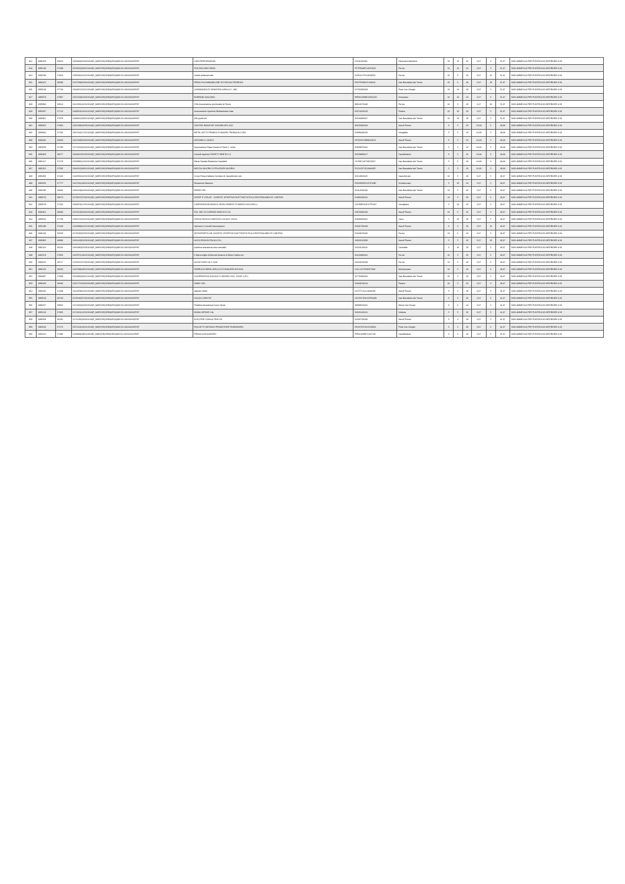| 822 | 1096253 | 68373 | 0266944/05/03/2024/R_MARCHE/GRM/SIP/A/380.50.130/2023/SIP/97 | CAM PERFORAZIONI | 01511320432 | Falconara Marittima | 10 | 10 | 20 | 6,67 | 5 | 51,67 | NON AMMESSA PER PUNTEGGIO INFERIORE A 60 |
| 823 | 1095140 | 67289 | 0078100/19/01/2024/R_MARCHE/GRM/SIP/A/380.50.130/2023/SIP/97 | POSTACCHINI FABIO | PSTFBA89T14D542N | Fermo | 10 | 10 | 20 | 6,67 | 5 | 51,67 | NON AMMESSA PER PUNTEGGIO INFERIORE A 60 |
| 824 | 1095536 | 67664 | 0185092/14/02/2024/R_MARCHE/GRM/SIP/A/380.50.130/2023/SIP/97 | Studio professionale | VLRGLC75L04G920C | Fermo | 10 | 5 | 20 | 6,67 | 10 | 51,67 | NON AMMESSA PER PUNTEGGIO INFERIORE A 60 |
| 825 | 1096421 | 68539 | 0270798/06/03/2024/R_MARCHE/GRM/SIP/A/380.50.130/2023/SIP/97 | PRIMA FILA IMMOBILIARE DI FORLINI FEDERICA | FRLFRC88S57A462A | San Benedetto del Tronto | 10 | 5 | 20 | 6,67 | 10 | 51,67 | NON AMMESSA PER PUNTEGGIO INFERIORE A 60 |
| 826 | 1095619 | 67743 | 0192807/16/02/2024/R_MARCHE/GRM/SIP/A/380.50.130/2023/SIP/97 | SARABANDA DI TARANTINI SARA & C. SNC | 01760400448 | Porto San Giorgio | 10 | 10 | 20 | 6,67 | 5 | 51,67 | NON AMMESSA PER PUNTEGGIO INFERIORE A 60 |
| 827 | 1095873 | 67997 | 0255169/02/03/2024/R_MARCHE/GRM/SIP/A/380.50.130/2023/SIP/97 | BORRONI GIACOMO | BRRGCM88E13D542N | Ortezzano | 10 | 10 | 20 | 6,67 | 5 | 51,67 | NON AMMESSA PER PUNTEGGIO INFERIORE A 60 |
| 828 | 1095904 | 68024 | 0222591/26/02/2024/R_MARCHE/GRM/SIP/A/380.50.130/2023/SIP/97 | CNA Associazione provinciale di Fermo | 90042670449 | Fermo | 10 | 5 | 20 | 6,67 | 10 | 51,67 | NON AMMESSA PER PUNTEGGIO INFERIORE A 60 |
| 829 | 1095587 | 67712 | 0193503/16/02/2024/R_MARCHE/GRM/SIP/A/380.50.130/2023/SIP/97 | Associazione Sportiva Dilettantistica Gaia | 02374320543 | Fiastra | 10 | 10 | 20 | 6,67 | 5 | 51,67 | NON AMMESSA PER PUNTEGGIO INFERIORE A 60 |
| 830 | 1095861 | 67979 | 0239315/29/02/2024/R_MARCHE/GRM/SIP/A/380.50.130/2023/SIP/97 | 180 gradi srls | 02529330447 | San Benedetto del Tronto | 10 | 10 | 20 | 6,67 | 5 | 51,67 | NON AMMESSA PER PUNTEGGIO INFERIORE A 60 |
| 831 | 1095852 | 67882 | 0261598/04/03/2024/R_MARCHE/GRM/SIP/A/380.50.130/2023/SIP/97 | CENTRO INIZIATIVE GIOVANI APS ASD | 92025940443 | Ascoli Piceno | 5 | 5 | 20 | 13,33 | 5 | 48,33 | NON AMMESSA PER PUNTEGGIO INFERIORE A 60 |
| 832 | 1095002 | 67156 | 0067444/17/01/2024/R_MARCHE/GRM/SIP/A/380.50.130/2023/SIP/97 | METAL ART DI FRANCO E MAURO TRANQUILLI SRL | 02089440420 | Senigallia | 5 | 5 | 20 | 13,33 | 5 | 48,33 | NON AMMESSA PER PUNTEGGIO INFERIORE A 60 |
| 833 | 1096332 | 68450 | 0267448/05/03/2024/R_MARCHE/GRM/SIP/A/380.50.130/2023/SIP/97 | ANTONELLI CARLO | NTNCRL50R30A462V | Ascoli Piceno | 5 | 5 | 20 | 13,33 | 5 | 48,33 | NON AMMESSA PER PUNTEGGIO INFERIORE A 60 |
| 834 | 1095659 | 67780 | 0271016/06/03/2024/R_MARCHE/GRM/SIP/A/380.50.130/2023/SIP/97 | Associazione Papa Giovanni Paolo 2° onlus | 91009970442 | San Benedetto del Tronto | 5 | 5 | 20 | 13,33 | 5 | 48,33 | NON AMMESSA PER PUNTEGGIO INFERIORE A 60 |
| 835 | 1096356 | 68477 | 0264837/05/03/2024/R_MARCHE/GRM/SIP/A/380.50.130/2023/SIP/97 | Società Agricola FIORETTI BRETA S.S | 02559890427 | Castelfidardo | 5 | 5 | 20 | 13,33 | 5 | 48,33 | NON AMMESSA PER PUNTEGGIO INFERIORE A 60 |
| 836 | 1095117 | 67270 | 0206996/21/02/2024/R_MARCHE/GRM/SIP/A/380.50.130/2023/SIP/97 | Maria Claudia Elisabetta Castelletti | CSTMCL91T46Z104Y | San Benedetto del Tronto | 5 | 5 | 20 | 13,33 | 5 | 48,33 | NON AMMESSA PER PUNTEGGIO INFERIORE A 60 |
| 837 | 1095451 | 67585 | 0164525/08/02/2024/R_MARCHE/GRM/SIP/A/380.50.130/2023/SIP/97 | BAR DA VALERIO DI POLIDORI VALERIO | PLDVLR71D23A345R | San Benedetto del Tronto | 5 | 5 | 20 | 13,33 | 5 | 48,33 | NON AMMESSA PER PUNTEGGIO INFERIORE A 60 |
| 838 | 1095305 | 67446 | 0140591/02/02/2024/R_MARCHE/GRM/SIP/A/380.50.130/2023/SIP/97 | Croce Rossa Italiana Comitato di Sassoferrato odv | 02614920425 | Sassoferrato | 10 | 5 | 20 | 6,67 | 5 | 46,67 | NON AMMESSA PER PUNTEGGIO INFERIORE A 60 |
| 839 | 1095656 | 67777 | 0247532/29/02/2024/R_MARCHE/GRM/SIP/A/380.50.130/2023/SIP/97 | Rivosecchi Maurizio | RVSMRZ65S07H769E | Grottammare | 5 | 10 | 20 | 6,67 | 5 | 46,67 | NON AMMESSA PER PUNTEGGIO INFERIORE A 60 |
| 840 | 1096285 | 68403 | 0260229/04/03/2024/R_MARCHE/GRM/SIP/A/380.50.130/2023/SIP/97 | DIENPI SRL | 02112630443 | San Benedetto del Tronto | 10 | 5 | 20 | 6,67 | 5 | 46,67 | NON AMMESSA PER PUNTEGGIO INFERIORE A 60 |
| 841 | 1096570 | 68673 | 0279537/07/03/2024/R_MARCHE/GRM/SIP/A/380.50.130/2023/SIP/97 | SPORT E VITA AP - SOCIETA' SPORTIVA DILETTANTISTICA A RESPONSABILITA' LIMITATA | 02495040442 | Ascoli Piceno | 10 | 5 | 20 | 6,67 | 5 | 46,67 | NON AMMESSA PER PUNTEGGIO INFERIORE A 60 |
| 842 | 1095079 | 67232 | 0068978/17/01/2024/R_MARCHE/GRM/SIP/A/380.50.130/2023/SIP/97 | CARPEDIEM BUSINESS DEVELOPMENT DI MARCO IACCHELLI | CCHMRC81D27F520J | Servigliano | 5 | 10 | 20 | 6,67 | 5 | 46,67 | NON AMMESSA PER PUNTEGGIO INFERIORE A 60 |
| 843 | 1096361 | 68483 | 0270123/06/03/2024/R_MARCHE/GRM/SIP/A/380.50.130/2023/SIP/97 | FAS SNC DI CORRADI MARCO E CO. | 01976060440 | Ascoli Piceno | 10 | 5 | 20 | 6,67 | 5 | 46,67 | NON AMMESSA PER PUNTEGGIO INFERIORE A 60 |
| 844 | 1095625 | 67749 | 0193170/16/02/2024/R_MARCHE/GRM/SIP/A/380.50.130/2023/SIP/97 | CROCE ROSSA COMITATO LOCALE VISSO | 01840840431 | Visso | 5 | 10 | 20 | 6,67 | 5 | 46,67 | NON AMMESSA PER PUNTEGGIO INFERIORE A 60 |
| 845 | 1095198 | 67248 | 0126899/31/01/2024/R_MARCHE/GRM/SIP/A/380.50.130/2023/SIP/97 | Spinozzi e Cruciolí Assicurazioni | 01630700449 | Ascoli Piceno | 5 | 5 | 20 | 6,67 | 10 | 46,67 | NON AMMESSA PER PUNTEGGIO INFERIORE A 60 |
| 846 | 1096133 | 68259 | 0274536/06/03/2024/R_MARCHE/GRM/SIP/A/380.50.130/2023/SIP/97 | ZETASPORTCLUB SOCIETA' SPORTIVA DILETTANTISTICA A RESPONSABILITA' LIMITATA | 02434610446 | Fermo | 10 | 5 | 20 | 6,67 | 5 | 46,67 | NON AMMESSA PER PUNTEGGIO INFERIORE A 60 |
| 847 | 1095965 | 68086 | 0254219/01/03/2024/R_MARCHE/GRM/SIP/A/380.50.130/2023/SIP/97 | ALESI DESIGN ITALIA S.R.L. | 16323211009 | Ascoli Piceno | 5 | 5 | 20 | 6,67 | 10 | 46,67 | NON AMMESSA PER PUNTEGGIO INFERIORE A 60 |
| 848 | 1096101 | 68226 | 0265380/05/03/2024/R_MARCHE/GRM/SIP/A/380.50.130/2023/SIP/97 | pubblica assistenza avis corinaldo | 01134140423 | Corinaldo | 5 | 10 | 20 | 6,67 | 5 | 46,67 | NON AMMESSA PER PUNTEGGIO INFERIORE A 60 |
| 849 | 1095473 | 67605 | 0237971/28/02/2024/R_MARCHE/GRM/SIP/A/380.50.130/2023/SIP/97 | Il Bianconiglio di Bernetti Arianna & Miola Cecilia snc | 02313380442 | Fermo | 10 | 5 | 20 | 6,67 | 5 | 46,67 | NON AMMESSA PER PUNTEGGIO INFERIORE A 60 |
| 850 | 1096625 | 68727 | 0278237/07/03/2024/R_MARCHE/GRM/SIP/A/380.50.130/2023/SIP/97 | ASSISTUDIO S& C SNC | 02432610448 | Fermo | 10 | 5 | 20 | 6,67 | 5 | 46,67 | NON AMMESSA PER PUNTEGGIO INFERIORE A 60 |
| 851 | 1096125 | 68250 | 0247688/29/02/2024/R_MARCHE/GRM/SIP/A/380.50.130/2023/SIP/97 | PARRUCCHIERIA JOELLE DI CAVALIERI ALESSIA | CVLLSS75D45E783X | Montecosaro | 10 | 5 | 20 | 6,67 | 5 | 46,67 | NON AMMESSA PER PUNTEGGIO INFERIORE A 60 |
| 852 | 1094937 | 67088 | 0024930/08/01/2024/R_MARCHE/GRM/SIP/A/380.50.130/2023/SIP/97 | COOPERATIVA SOCIALE IL MONDO SOC. COOP. A R.L. | 01778280444 | San Benedetto del Tronto | 10 | 5 | 20 | 6,67 | 5 | 46,67 | NON AMMESSA PER PUNTEGGIO INFERIORE A 60 |
| 853 | 1096326 | 68446 | 0261757/04/03/2024/R_MARCHE/GRM/SIP/A/380.50.130/2023/SIP/97 | OMMY SRL | 02334610413 | Pesaro | 10 | 5 | 20 | 6,67 | 5 | 46,67 | NON AMMESSA PER PUNTEGGIO INFERIORE A 60 |
| 854 | 1095265 | 67409 | 0142059/02/02/2024/R_MARCHE/GRM/SIP/A/380.50.130/2023/SIP/97 | Agostini Attilio | GSTTTL61L24A462M | Ascoli Piceno | 5 | 5 | 20 | 6,67 | 5 | 41,67 | NON AMMESSA PER PUNTEGGIO INFERIORE A 60 |
| 855 | 1096618 | 68720 | 0279130/07/03/2024/R_MARCHE/GRM/SIP/A/380.50.130/2023/SIP/97 | CACACI ORESTE | CCCRST60H25F044W | San Benedetto del Tronto | 5 | 5 | 20 | 6,67 | 5 | 41,67 | NON AMMESSA PER PUNTEGGIO INFERIORE A 60 |
| 856 | 1096567 | 68664 | 0274492/06/03/2024/R_MARCHE/GRM/SIP/A/380.50.130/2023/SIP/97 | Pubblica Assistenza Croce Verde | 93009620431 | Monte San Giusto | 5 | 5 | 20 | 6,67 | 5 | 41,67 | NON AMMESSA PER PUNTEGGIO INFERIORE A 60 |
| 857 | 1095216 | 67365 | 0172602/12/02/2024/R_MARCHE/GRM/SIP/A/380.50.130/2023/SIP/97 | MUMA SERVIZI Srls | 02645410412 | Urbania | 5 | 5 | 20 | 6,67 | 5 | 41,67 | NON AMMESSA PER PUNTEGGIO INFERIORE A 60 |
| 858 | 1096058 | 68182 | 0274136/06/03/2024/R_MARCHE/GRM/SIP/A/380.50.130/2023/SIP/97 | ELEUTERI CONSULTING EU | 02260740440 | Ascoli Piceno | 5 | 5 | 20 | 6,67 | 5 | 41,67 | NON AMMESSA PER PUNTEGGIO INFERIORE A 60 |
| 859 | 1095020 | 67175 | 0071523/18/01/2024/R_MARCHE/GRM/SIP/A/380.50.130/2023/SIP/97 | ROSSETTI ANTONIO PROMOTORE FINANZIARIO | RSSNTN73C15C935A | Porto San Giorgio | 5 | 5 | 20 | 6,67 | 5 | 41,67 | NON AMMESSA PER PUNTEGGIO INFERIORE A 60 |
| 860 | 1095252 | 67396 | 0110938/29/01/2024/R_MARCHE/GRM/SIP/A/380.50.130/2023/SIP/97 | PIRANI ALESSANDRO | PRNLSN88T21A271B | Castelfidardo | 5 | 5 | 20 | 6,67 | 5 | 41,67 | NON AMMESSA PER PUNTEGGIO INFERIORE A 60 |